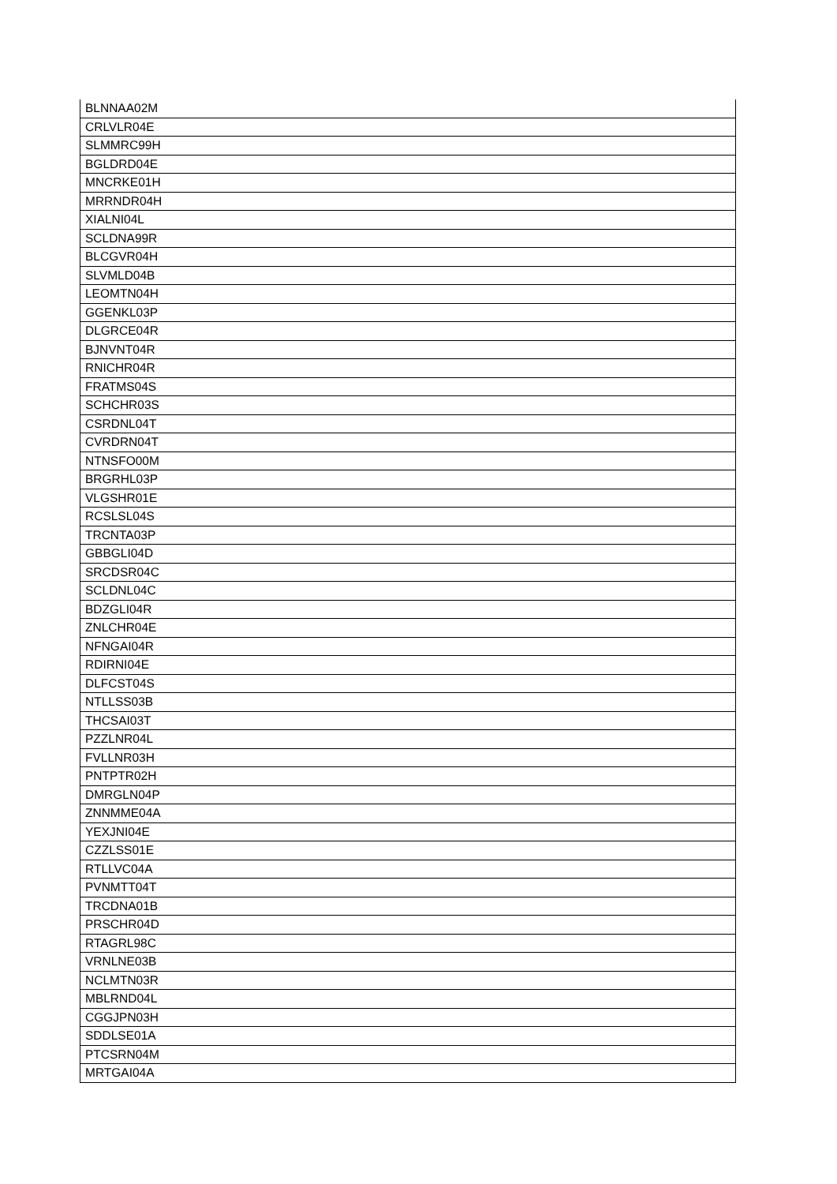| BLNNAA02M |
| CRLVLR04E |
| SLMMRC99H |
| BGLDRD04E |
| MNCRKE01H |
| MRRNDR04H |
| XIALNI04L |
| SCLDNA99R |
| BLCGVR04H |
| SLVMLD04B |
| LEOMTN04H |
| GGENKL03P |
| DLGRCE04R |
| BJNVNT04R |
| RNICHR04R |
| FRATMS04S |
| SCHCHR03S |
| CSRDNL04T |
| CVRDRN04T |
| NTNSFO00M |
| BRGRHL03P |
| VLGSHR01E |
| RCSLSL04S |
| TRCNTA03P |
| GBBGLI04D |
| SRCDSR04C |
| SCLDNL04C |
| BDZGLI04R |
| ZNLCHR04E |
| NFNGAI04R |
| RDIRNI04E |
| DLFCST04S |
| NTLLSS03B |
| THCSAI03T |
| PZZLNR04L |
| FVLLNR03H |
| PNTPTR02H |
| DMRGLN04P |
| ZNNMME04A |
| YEXJNI04E |
| CZZLSS01E |
| RTLLVC04A |
| PVNMTT04T |
| TRCDNA01B |
| PRSCHR04D |
| RTAGRL98C |
| VRNLNE03B |
| NCLMTN03R |
| MBLRND04L |
| CGGJPN03H |
| SDDLSE01A |
| PTCSRN04M |
| MRTGAI04A |